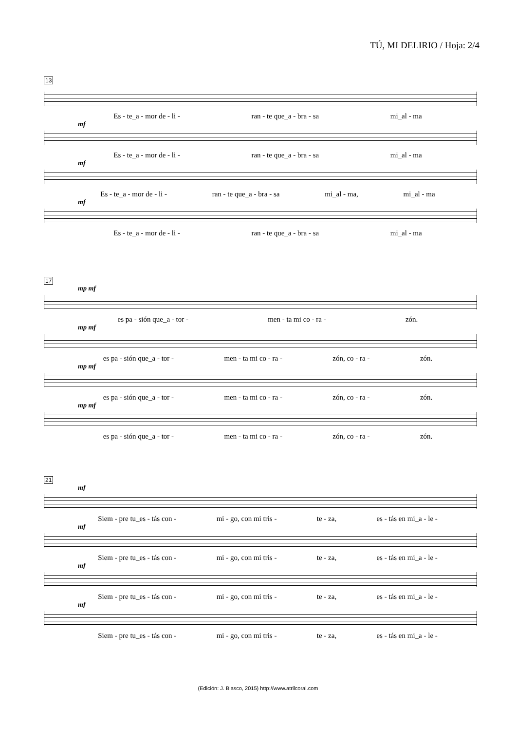TÚ, MI DELIRIO / Hoja: 2/4
13
Es - te_a - mor de - li - ran - te que_a - bra - sa mi_al - ma
mf
Es - te_a - mor de - li - ran - te que_a - bra - sa mi_al - ma
mf
Es - te_a - mor de - li - ran - te que_a - bra - sa mi_al - ma, mi_al - ma
mf
Es - te_a - mor de - li - ran - te que_a - bra - sa mi_al - ma
17
mp mf
es pa - sión que_a - tor - men - ta mi co - ra - zón.
mp mf
es pa - sión que_a - tor - men - ta mi co - ra - zón, co - ra - zón.
mp mf
es pa - sión que_a - tor - men - ta mi co - ra - zón, co - ra - zón.
mp mf
es pa - sión que_a - tor - men - ta mi co - ra - zón, co - ra - zón.
21
mf
Siem - pre tu_es - tás con - mi - go, con mi tris - te - za, es - tás en mi_a - le -
mf
Siem - pre tu_es - tás con - mi - go, con mi tris - te - za, es - tás en mi_a - le -
mf
Siem - pre tu_es - tás con - mi - go, con mi tris - te - za, es - tás en mi_a - le -
mf
Siem - pre tu_es - tás con - mi - go, con mi tris - te - za, es - tás en mi_a - le -
(Edición: J. Blasco, 2015) http://www.atrilcoral.com